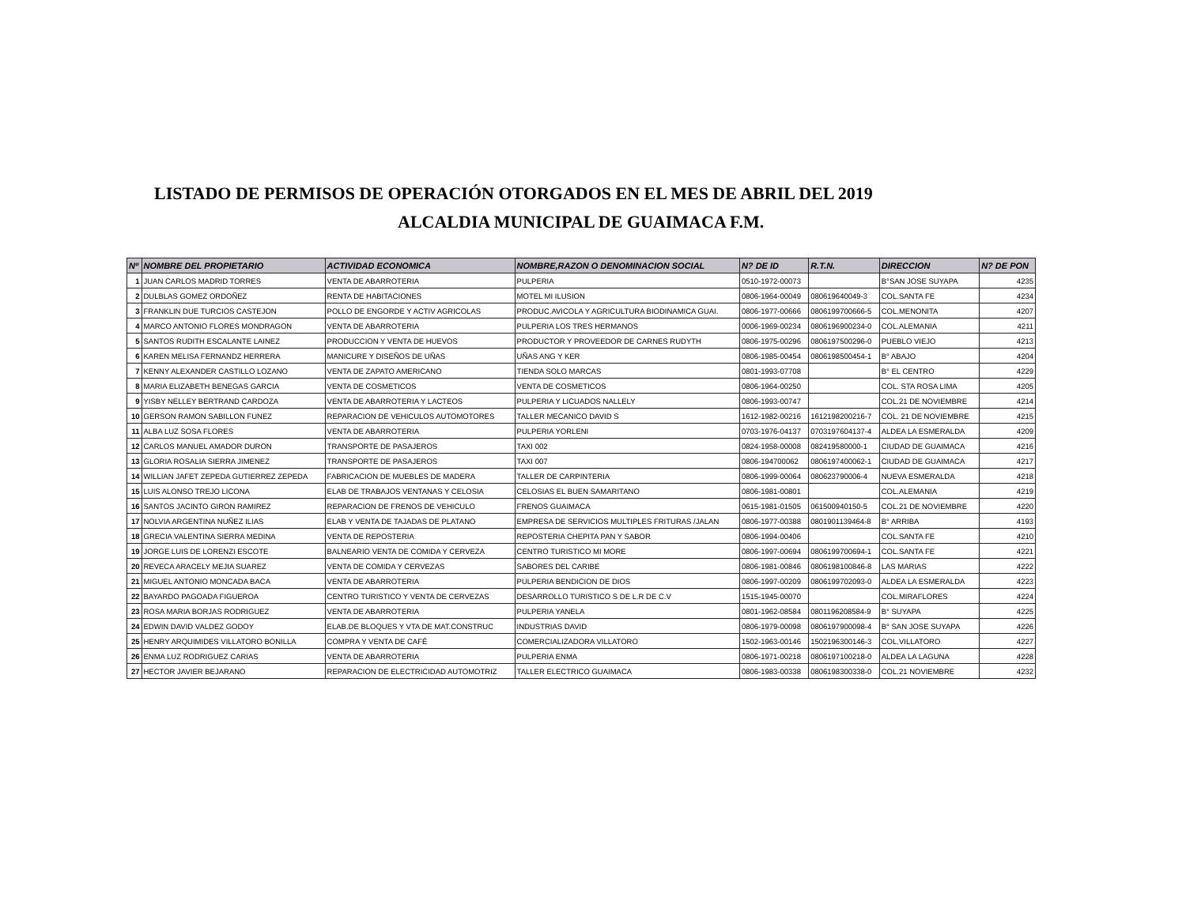LISTADO DE PERMISOS DE OPERACIÓN OTORGADOS EN EL MES DE ABRIL DEL 2019
ALCALDIA MUNICIPAL DE GUAIMACA F.M.
| Nº | NOMBRE DEL PROPIETARIO | ACTIVIDAD ECONOMICA | NOMBRE,RAZON O DENOMINACION SOCIAL | N? DE ID | R.T.N. | DIRECCION | N? DE PON |
| --- | --- | --- | --- | --- | --- | --- | --- |
| 1 | JUAN CARLOS MADRID TORRES | VENTA DE ABARROTERIA | PULPERIA | 0510-1972-00073 | | B°SAN JOSE SUYAPA | 4235 |
| 2 | DULBLAS GOMEZ ORDOÑEZ | RENTA DE HABITACIONES | MOTEL MI ILUSION | 0806-1964-00049 | 080619640049-3 | COL.SANTA FE | 4234 |
| 3 | FRANKLIN DUE TURCIOS CASTEJON | POLLO DE ENGORDE Y ACTIV AGRICOLAS | PRODUC.AVICOLA Y AGRICULTURA BIODINAMICA GUAI. | 0806-1977-00666 | 0806199700666-5 | COL.MENONITA | 4207 |
| 4 | MARCO ANTONIO FLORES MONDRAGON | VENTA DE ABARROTERIA | PULPERIA LOS TRES HERMANOS | 0006-1969-00234 | 0806196900234-0 | COL.ALEMANIA | 4211 |
| 5 | SANTOS RUDITH ESCALANTE LAINEZ | PRODUCCION Y VENTA DE HUEVOS | PRODUCTOR Y PROVEEDOR DE CARNES RUDYTH | 0806-1975-00296 | 0806197500296-0 | PUEBLO VIEJO | 4213 |
| 6 | KAREN MELISA FERNANDZ HERRERA | MANICURE Y DISEÑOS DE UÑAS | UÑAS ANG Y KER | 0806-1985-00454 | 0806198500454-1 | B° ABAJO | 4204 |
| 7 | KENNY ALEXANDER CASTILLO LOZANO | VENTA DE ZAPATO AMERICANO | TIENDA SOLO MARCAS | 0801-1993-07708 | | B° EL CENTRO | 4229 |
| 8 | MARIA ELIZABETH BENEGAS GARCIA | VENTA DE COSMETICOS | VENTA DE COSMETICOS | 0806-1964-00250 | | COL. STA ROSA LIMA | 4205 |
| 9 | YISBY NELLEY BERTRAND CARDOZA | VENTA DE ABARROTERIA Y LACTEOS | PULPERIA Y LICUADOS NALLELY | 0806-1993-00747 | | COL.21 DE NOVIEMBRE | 4214 |
| 10 | GERSON RAMON SABILLON FUNEZ | REPARACION DE VEHICULOS AUTOMOTORES | TALLER MECANICO DAVID S | 1612-1982-00216 | 1612198200216-7 | COL. 21 DE NOVIEMBRE | 4215 |
| 11 | ALBA LUZ SOSA FLORES | VENTA DE ABARROTERIA | PULPERIA YORLENI | 0703-1976-04137 | 0703197604137-4 | ALDEA LA ESMERALDA | 4209 |
| 12 | CARLOS MANUEL AMADOR DURON | TRANSPORTE DE PASAJEROS | TAXI 002 | 0824-1958-00008 | 082419580000-1 | CIUDAD DE GUAIMACA | 4216 |
| 13 | GLORIA ROSALIA SIERRA JIMENEZ | TRANSPORTE DE PASAJEROS | TAXI 007 | 0806-194700062 | 0806197400062-1 | CIUDAD DE GUAIMACA | 4217 |
| 14 | WILLIAN JAFET ZEPEDA GUTIERREZ ZEPEDA | FABRICACION DE MUEBLES DE MADERA | TALLER DE CARPINTERIA | 0806-1999-00064 | 080623790006-4 | NUEVA ESMERALDA | 4218 |
| 15 | LUIS ALONSO TREJO LICONA | ELAB DE TRABAJOS VENTANAS Y CELOSIA | CELOSIAS EL BUEN SAMARITANO | 0806-1981-00801 | | COL.ALEMANIA | 4219 |
| 16 | SANTOS JACINTO GIRON RAMIREZ | REPARACION DE FRENOS DE VEHICULO | FRENOS GUAIMACA | 0615-1981-01505 | 061500940150-5 | COL.21 DE NOVIEMBRE | 4220 |
| 17 | NOLVIA ARGENTINA NUÑEZ ILIAS | ELAB Y VENTA DE TAJADAS DE PLATANO | EMPRESA DE SERVICIOS MULTIPLES FRITURAS /JALAN | 0806-1977-00388 | 0801901139464-8 | B° ARRIBA | 4193 |
| 18 | GRECIA VALENTINA SIERRA MEDINA | VENTA DE REPOSTERIA | REPOSTERIA CHEPITA PAN Y SABOR | 0806-1994-00406 | | COL.SANTA FE | 4210 |
| 19 | JORGE LUIS DE LORENZI ESCOTE | BALNEARIO VENTA DE COMIDA Y CERVEZA | CENTRO TURISTICO MI MORE | 0806-1997-00694 | 0806199700694-1 | COL.SANTA FE | 4221 |
| 20 | REVECA ARACELY MEJIA SUAREZ | VENTA DE COMIDA Y CERVEZAS | SABORES DEL CARIBE | 0806-1981-00846 | 0806198100846-8 | LAS MARIAS | 4222 |
| 21 | MIGUEL ANTONIO MONCADA BACA | VENTA DE ABARROTERIA | PULPERIA BENDICION DE DIOS | 0806-1997-00209 | 0806199702093-0 | ALDEA LA ESMERALDA | 4223 |
| 22 | BAYARDO PAGOADA FIGUEROA | CENTRO TURISTICO Y VENTA DE CERVEZAS | DESARROLLO TURISTICO S DE L.R DE C.V | 1515-1945-00070 | | COL.MIRAFLORES | 4224 |
| 23 | ROSA MARIA BORJAS RODRIGUEZ | VENTA DE ABARROTERIA | PULPERIA YANELA | 0801-1962-08584 | 0801196208584-9 | B° SUYAPA | 4225 |
| 24 | EDWIN DAVID VALDEZ GODOY | ELAB.DE BLOQUES Y VTA DE MAT.CONSTRUC | INDUSTRIAS DAVID | 0806-1979-00098 | 0806197900098-4 | B° SAN JOSE SUYAPA | 4226 |
| 25 | HENRY ARQUIMIDES VILLATORO BONILLA | COMPRA Y VENTA DE CAFÉ | COMERCIALIZADORA VILLATORO | 1502-1963-00146 | 1502196300146-3 | COL.VILLATORO | 4227 |
| 26 | ENMA LUZ RODRIGUEZ CARIAS | VENTA DE ABARROTERIA | PULPERIA ENMA | 0806-1971-00218 | 0806197100218-0 | ALDEA LA LAGUNA | 4228 |
| 27 | HECTOR JAVIER BEJARANO | REPARACION DE ELECTRICIDAD AUTOMOTRIZ | TALLER ELECTRICO GUAIMACA | 0806-1983-00338 | 0806198300338-0 | COL.21 NOVIEMBRE | 4232 |